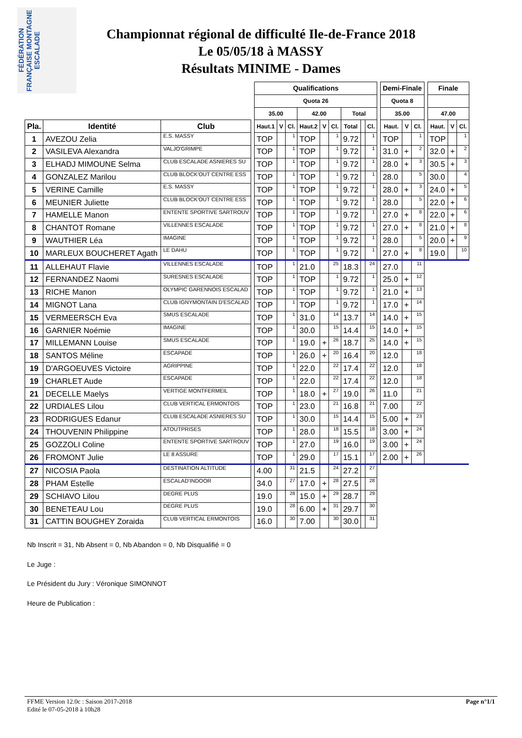FÉDÉRATION FRANÇAISE MONTAGNE ESCALADE
Championnat régional de difficulté Ile-de-France 2018
Le 05/05/18 à MASSY
Résultats MINIME - Dames
| | | | | Qualifications | | | | | | | | | | Demi-Finale | | | | Finale | | |
| | | | | Quota 26 | | | | | | | | | | Quota 8 | | | | | | |
| | | | | 35.00 | | | 42.00 | | | Total | | | | 35.00 | | | | 47.00 | | |
| Pla. | Identité | Club | | Haut.1 | V | Cl. | Haut.2 | V | Cl. | Total | | Cl. | | Haut. | V | Cl. | | Haut. | V | Cl. |
| 1 | AVEZOU Zelia | E.S. MASSY | | TOP | | 1 | TOP | | 1 | 9.72 | | 1 | | TOP | | 1 | | TOP | | 1 |
| 2 | VASILEVA Alexandra | VALJO'GRIMPE | | TOP | | 1 | TOP | | 1 | 9.72 | | 1 | | 31.0 | + | 2 | | 32.0 | + | 2 |
| 3 | ELHADJ MIMOUNE Selma | CLUB ESCALADE ASNIERES SU | | TOP | | 1 | TOP | | 1 | 9.72 | | 1 | | 28.0 | + | 3 | | 30.5 | + | 3 |
| 4 | GONZALEZ Marilou | CLUB BLOCK'OUT CENTRE ESS | | TOP | | 1 | TOP | | 1 | 9.72 | | 1 | | 28.0 | | 5 | | 30.0 | | 4 |
| 5 | VERINE Camille | E.S. MASSY | | TOP | | 1 | TOP | | 1 | 9.72 | | 1 | | 28.0 | + | 3 | | 24.0 | + | 5 |
| 6 | MEUNIER Juliette | CLUB BLOCK'OUT CENTRE ESS | | TOP | | 1 | TOP | | 1 | 9.72 | | 1 | | 28.0 | | 5 | | 22.0 | + | 6 |
| 7 | HAMELLE Manon | ENTENTE SPORTIVE SARTROUV | | TOP | | 1 | TOP | | 1 | 9.72 | | 1 | | 27.0 | + | 8 | | 22.0 | + | 6 |
| 8 | CHANTOT Romane | VILLENNES ESCALADE | | TOP | | 1 | TOP | | 1 | 9.72 | | 1 | | 27.0 | + | 8 | | 21.0 | + | 8 |
| 9 | WAUTHIER Léa | IMAGINE | | TOP | | 1 | TOP | | 1 | 9.72 | | 1 | | 28.0 | | 5 | | 20.0 | + | 9 |
| 10 | MARLEUX BOUCHERET Agath | LE DAHU | | TOP | | 1 | TOP | | 1 | 9.72 | | 1 | | 27.0 | + | 8 | | 19.0 | | 10 |
| 11 | ALLEHAUT Flavie | VILLENNES ESCALADE | | TOP | | 1 | 21.0 | | 25 | 18.3 | | 24 | | 27.0 | | 11 | | | | |
| 12 | FERNANDEZ Naomi | SURESNES ESCALADE | | TOP | | 1 | TOP | | 1 | 9.72 | | 1 | | 25.0 | + | 12 | | | | |
| 13 | RICHE Manon | OLYMPIC GARENNOIS ESCALAD | | TOP | | 1 | TOP | | 1 | 9.72 | | 1 | | 21.0 | + | 13 | | | | |
| 14 | MIGNOT Lana | CLUB IGNYMONTAIN D'ESCALAD | | TOP | | 1 | TOP | | 1 | 9.72 | | 1 | | 17.0 | + | 14 | | | | |
| 15 | VERMEERSCH Eva | SMUS ESCALADE | | TOP | | 1 | 31.0 | | 14 | 13.7 | | 14 | | 14.0 | + | 15 | | | | |
| 16 | GARNIER Noémie | IMAGINE | | TOP | | 1 | 30.0 | | 15 | 14.4 | | 15 | | 14.0 | + | 15 | | | | |
| 17 | MILLEMANN Louise | SMUS ESCALADE | | TOP | | 1 | 19.0 | + | 26 | 18.7 | | 25 | | 14.0 | + | 15 | | | | |
| 18 | SANTOS Méline | ESCAPADE | | TOP | | 1 | 26.0 | + | 20 | 16.4 | | 20 | | 12.0 | | 18 | | | | |
| 19 | D'ARGOEUVES Victoire | AGRIPPINE | | TOP | | 1 | 22.0 | | 22 | 17.4 | | 22 | | 12.0 | | 18 | | | | |
| 19 | CHARLET Aude | ESCAPADE | | TOP | | 1 | 22.0 | | 22 | 17.4 | | 22 | | 12.0 | | 18 | | | | |
| 21 | DECELLE Maelys | VERTIGE MONTFERMEIL | | TOP | | 1 | 18.0 | + | 27 | 19.0 | | 26 | | 11.0 | | 21 | | | | |
| 22 | URDIALES Lilou | CLUB VERTICAL ERMONTOIS | | TOP | | 1 | 23.0 | | 21 | 16.8 | | 21 | | 7.00 | | 22 | | | | |
| 23 | RODRIGUES Edanur | CLUB ESCALADE ASNIERES SU | | TOP | | 1 | 30.0 | | 15 | 14.4 | | 15 | | 5.00 | + | 23 | | | | |
| 24 | THOUVENIN Philippine | ATOUTPRISES | | TOP | | 1 | 28.0 | | 18 | 15.5 | | 18 | | 3.00 | + | 24 | | | | |
| 25 | GOZZOLI Coline | ENTENTE SPORTIVE SARTROUV | | TOP | | 1 | 27.0 | | 19 | 16.0 | | 19 | | 3.00 | + | 24 | | | | |
| 26 | FROMONT Julie | LE 8 ASSURE | | TOP | | 1 | 29.0 | | 17 | 15.1 | | 17 | | 2.00 | + | 26 | | | | |
| 27 | NICOSIA Paola | DESTINATION ALTITUDE | | 4.00 | | 31 | 21.5 | | 24 | 27.2 | | 27 | | | | | | | | |
| 28 | PHAM Estelle | ESCALAD'INDOOR | | 34.0 | | 27 | 17.0 | + | 28 | 27.5 | | 28 | | | | | | | | |
| 29 | SCHIAVO Lilou | DEGRE PLUS | | 19.0 | | 28 | 15.0 | + | 29 | 28.7 | | 29 | | | | | | | | |
| 30 | BENETEAU Lou | DEGRE PLUS | | 19.0 | | 28 | 6.00 | + | 31 | 29.7 | | 30 | | | | | | | | |
| 31 | CATTIN BOUGHEY Zoraida | CLUB VERTICAL ERMONTOIS | | 16.0 | | 30 | 7.00 | | 30 | 30.0 | | 31 | | | | | | | | |
Nb Inscrit = 31, Nb Absent = 0, Nb Abandon = 0, Nb Disqualifié = 0
Le Juge :
Le Président du Jury : Véronique SIMONNOT
Heure de Publication :
FFME Version 12.0c : Saison 2017-2018
Edité le 07-05-2018 à 10h28
Page n°1/1